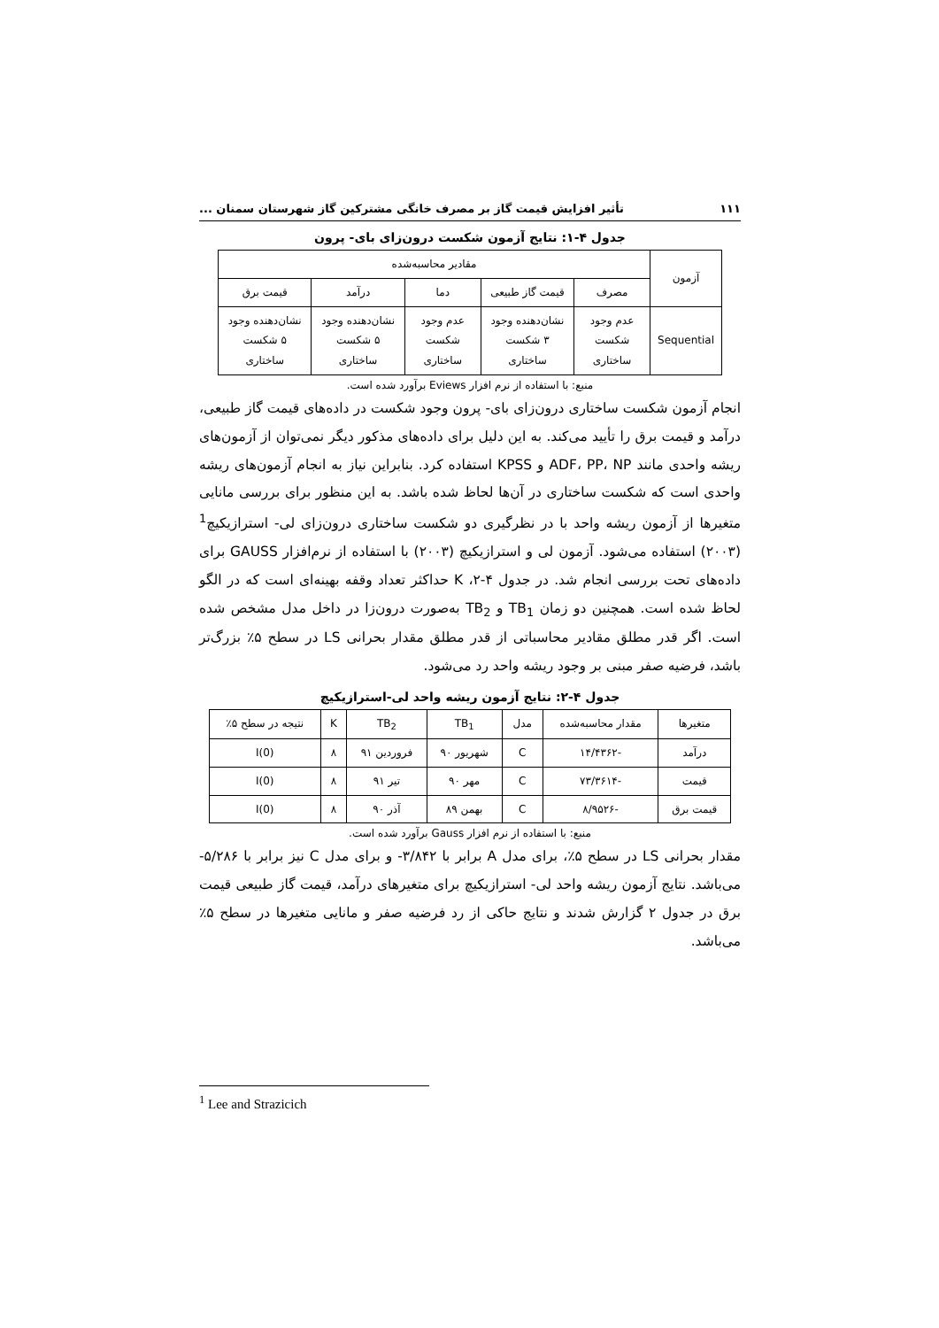۱۱۱ تأثیر افزایش قیمت گاز بر مصرف خانگی مشترکین گاز شهرستان سمنان ...
جدول ۴-۱: نتایج آزمون شکست درون‌زای بای- پرون
| آزمون | مقادیر محاسبه‌شده | | | | |
| --- | --- | --- | --- | --- | --- |
| | مصرف | قیمت گاز طبیعی | دما | درآمد | قیمت برق |
| Sequential | عدم وجود شکست ساختاری | نشان‌دهنده وجود ۳ شکست ساختاری | عدم وجود شکست ساختاری | نشان‌دهنده وجود ۵ شکست ساختاری | نشان‌دهنده وجود ۵ شکست ساختاری |
منبع: با استفاده از نرم افزار Eviews برآورد شده است.
انجام آزمون شکست ساختاری درون‌زای بای- پرون وجود شکست در داده‌های قیمت گاز طبیعی، درآمد و قیمت برق را تأیید می‌کند. به این دلیل برای داده‌های مذکور دیگر نمی‌توان از آزمون‌های ریشه واحدی مانند ADF، PP، NP و KPSS استفاده کرد. بنابراین نیاز به انجام آزمون‌های ریشه واحدی است که شکست ساختاری در آن‌ها لحاظ شده باشد. به این منظور برای بررسی مانایی متغیرها از آزمون ریشه واحد با در نظرگیری دو شکست ساختاری درون‌زای لی- استرازیکیچ<sup>1</sup> (۲۰۰۳) استفاده می‌شود. آزمون لی و استرازیکیچ (۲۰۰۳) با استفاده از نرم‌افزار GAUSS برای داده‌های تحت بررسی انجام شد. در جدول ۴-۲، K حداکثر تعداد وقفه بهینه‌ای است که در الگو لحاظ شده است. همچنین دو زمان TB<sub>1</sub> و TB<sub>2</sub> به‌صورت درون‌زا در داخل مدل مشخص شده است. اگر قدر مطلق مقادیر محاسباتی از قدر مطلق مقدار بحرانی LS در سطح ۵٪ بزرگ‌تر باشد، فرضیه صفر مبنی بر وجود ریشه واحد رد می‌شود.
جدول ۴-۲: نتایج آزمون ریشه واحد لی-استرازیکیچ
| متغیرها | مقدار محاسبه‌شده | مدل | TB<sub>1</sub> | TB<sub>2</sub> | K | نتیجه در سطح ۵٪ |
| --- | --- | --- | --- | --- | --- | --- |
| درآمد | -۱۴/۴۳۶۲ | C | شهریور ۹۰ | فروردین ۹۱ | ۸ | I(0) |
| قیمت | -۷۳/۳۶۱۴ | C | مهر ۹۰ | تیر ۹۱ | ۸ | I(0) |
| قیمت برق | -۸/۹۵۲۶ | C | بهمن ۸۹ | آذر ۹۰ | ۸ | I(0) |
منبع: با استفاده از نرم افزار Gauss برآورد شده است.
مقدار بحرانی LS در سطح ۵٪، برای مدل A برابر با ۳/۸۴۲- و برای مدل C نیز برابر با ۵/۲۸۶- می‌باشد. نتایج آزمون ریشه واحد لی- استرازیکیچ برای متغیرهای درآمد، قیمت گاز طبیعی قیمت برق در جدول ۲ گزارش شدند و نتایج حاکی از رد فرضیه صفر و مانایی متغیرها در سطح ۵٪ می‌باشد.
<sup>1</sup> Lee and Strazicich